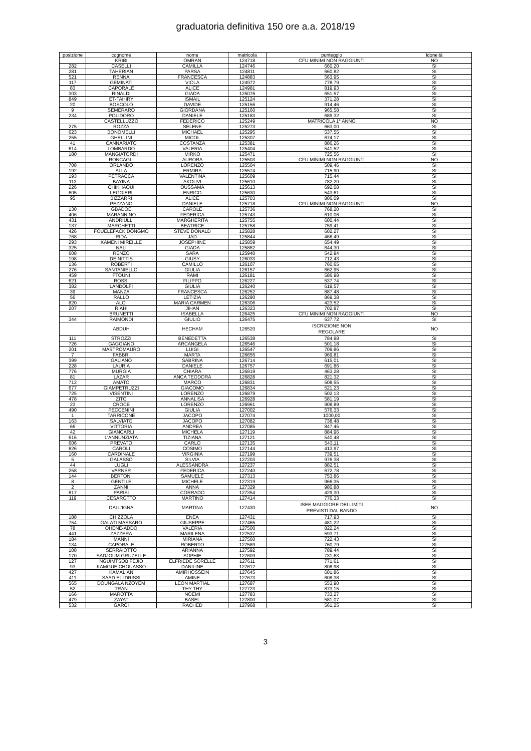graduatoria definitiva 150 ore a.a. 2018/19
| posizione | cognome | nome | matricola | punteggio | idoneità |
| --- | --- | --- | --- | --- | --- |
| | KRIBI | OMRAN | 124718 | CFU MINIMI NON RAGGIUNTI | NO |
| 282 | CASELLI | CAMILLA | 124746 | 660,20 | SI |
| 281 | TAHERIAN | PARSA | 124811 | 660,82 | SI |
| 521 | RENNA | FRANCESCA | 124883 | 563,95 | SI |
| 117 | GEMINATI | VIOLA | 124972 | 778,79 | SI |
| 83 | CAPORALE | ALICE | 124981 | 819,93 | SI |
| 303 | RINALDI | GIADA | 125076 | 651,57 | SI |
| 849 | ET-TAHIRY | ISMAIL | 125124 | 371,28 | SI |
| 20 | BOSCOLO | DAVIDE | 125156 | 914,46 | SI |
| 9 | SEMERARO | GIORDANA | 125160 | 965,58 | SI |
| 234 | POLIDORO | DANIELE | 125183 | 689,32 | SI |
| | CASTELLUZZO | FEDERICO | 125249 | MATRICOLA 1° ANNO | NO |
| 275 | ROZZA | SELENE | 125273 | 663,00 | SI |
| 623 | BONOMELLI | MICHAEL | 125295 | 537,55 | SI |
| 255 | GHELLINI | MICOL | 125307 | 674,17 | SI |
| 41 | CANNARIATO | COSTANZA | 125381 | 886,26 | SI |
| 614 | LOMBARDO | VALERIA | 125404 | 541,52 | SI |
| 180 | MANGIATORDI | MIRKO | 125471 | 725,56 | SI |
| | RONCAGLI | AURORA | 125503 | CFU MINIMI NON RAGGIUNTI | NO |
| 708 | ORLANDO | LORENZO | 125504 | 509,46 | SI |
| 192 | ALLA | ERMIRA | 125574 | 715,90 | SI |
| 193 | PETRACCA | VALENTINA | 125609 | 715,44 | SI |
| 113 | BAYINA | AKOUVI | 125610 | 782,20 | SI |
| 226 | CHIKHAOUI | OUSSAMA | 125613 | 692,08 | SI |
| 605 | LEGGIERI | ENRICO | 125630 | 543,61 | SI |
| 95 | BIZZARRI | ALICE | 125703 | 806,09 | SI |
| | PEZZANO | DANIELE | 125718 | CFU MINIMI NON RAGGIUNTI | NO |
| 130 | GBADOE | CAROLE | 125736 | 768,20 | SI |
| 406 | MARANNINO | FEDERICA | 125743 | 610,06 | SI |
| 431 | ANDRIULLI | MARGHERITA | 125755 | 600,44 | SI |
| 137 | MARCHETTI | BEATRICE | 125758 | 759,41 | SI |
| 426 | FOUELEFACK DONGMO | STEVE DONALD | 125828 | 602,27 | SI |
| 768 | RIDA | JAD | 125844 | 468,49 | SI |
| 293 | KAMENI MIREILLE | JOSEPHINE | 125859 | 654,49 | SI |
| 325 | NALI | GIADA | 125862 | 644,30 | SI |
| 608 | RENZO | SARA | 125940 | 542,94 | SI |
| 198 | DE NITTIS | GIUSY | 126033 | 712,43 | SI |
| 136 | ROBERTI | CAMILLO | 126107 | 760,65 | SI |
| 276 | SANTANIELLO | GIULIA | 126157 | 662,95 | SI |
| 459 | FTOUNI | RAMI | 126181 | 586,98 | SI |
| 621 | ROSSI | FILIPPO | 126227 | 537,74 | SI |
| 382 | LANDOLFI | GIULIA | 126240 | 619,57 | SI |
| 39 | MANZA | FRANCESCA | 126252 | 887,48 | SI |
| 56 | RALLO | LETIZIA | 126290 | 869,38 | SI |
| 820 | ALO' | MARIA CARMEN | 126306 | 423,52 | SI |
| 207 | RIAHI | JIHAN | 126323 | 702,97 | SI |
| | BRUNETTI | ISABELLA | 126425 | CFU MINIMI NON RAGGIUNTI | NO |
| 344 | RAIMONDI | GIULIO | 126475 | 637,72 | SI |
| | ABDUH | HECHAM | 126520 | ISCRIZIONE NON REGOLARE | NO |
| 111 | STROZZI | BENEDETTA | 126538 | 784,98 | SI |
| 726 | GAGGIANO | ARCANGELA | 126546 | 501,18 | SI |
| 201 | MASTROMAURO | LUIGI | 126547 | 709,86 | SI |
| 7 | FABBRI | MARTA | 126655 | 969,81 | SI |
| 399 | GALIANO | SABRINA | 126714 | 615,01 | SI |
| 228 | LAURIA | DANIELE | 126757 | 691,86 | SI |
| 776 | MURGIA | CHIARA | 126819 | 463,28 | SI |
| 81 | LAZAR | ANCA TEODORA | 126828 | 821,32 | SI |
| 712 | AMATO | MARCO | 126831 | 508,55 | SI |
| 677 | GIAMPETRUZZI | GIACOMO | 126834 | 521,23 | SI |
| 725 | VISENTINI | LORENZO | 126879 | 502,13 | SI |
| 478 | ZITO | ANNALISA | 126928 | 581,19 | SI |
| 23 | CROCE | LORENZO | 126961 | 908,89 | SI |
| 490 | PECCENINI | GIULIA | 127002 | 576,33 | SI |
| 1 | TARRICONE | JACOPO | 127074 | 1000,00 | SI |
| 163 | SALVIATO | JACOPO | 127082 | 738,48 | SI |
| 66 | VITTORIA | ANDREA | 127085 | 847,45 | SI |
| 42 | GIANCARLI | MICHELA | 127119 | 884,96 | SI |
| 616 | L'ANNUNZIATA | TIZIANA | 127121 | 540,48 | SI |
| 606 | PREVATO | CARLO | 127135 | 543,11 | SI |
| 826 | CAROLI | COSIMO | 127144 | 413,97 | SI |
| 160 | CARDINALE | VIRGINIA | 127199 | 739,51 | SI |
| 5 | GALASSO | SILVIA | 127203 | 976,38 | SI |
| 44 | LUGLI | ALESSANDRA | 127237 | 882,51 | SI |
| 258 | VARNER | FEDERICA | 127240 | 672,78 | SI |
| 144 | BERTONI | SAMUELE | 127313 | 753,86 | SI |
| 8 | GENTILE | MICHELE | 127319 | 966,35 | SI |
| 2 | ZANNI | ANNA | 127329 | 980,88 | SI |
| 817 | PARISI | CORRADO | 127354 | 429,30 | SI |
| 119 | CESAROTTO | MARTINO | 127414 | 776,33 | SI |
| | DALL'IGNA | MARTINA | 127430 | ISEE MAGGIORE DEI LIMITI PREVISTI DAL BANDO | NO |
| 188 | CHIZZOLA | ENEA | 127431 | 717,93 | SI |
| 754 | GALATI MASSARO | GIUSEPPE | 127465 | 481,22 | SI |
| 78 | OHENE-ADDO | VALERIA | 127500 | 822,24 | SI |
| 441 | ZAZZERA | MARILENA | 127537 | 593,71 | SI |
| 184 | MANNI | MIRIANA | 127560 | 722,43 | SI |
| 134 | CAPORALE | ROBERTO | 127589 | 760,79 | SI |
| 108 | SERRAIOTTO | ARIANNA | 127592 | 789,44 | SI |
| 170 | SADJOUM GRUZELLE | SOPHIE | 127609 | 731,63 | SI |
| 127 | NGUIMTSOB FEJIO | ELFRIEDE SORELLE | 127611 | 771,61 | SI |
| 93 | KAMGUE CHOUASSO | DANILINE | 127612 | 808,98 | SI |
| 427 | KAMALIAN | AMIRHOSSEIN | 127645 | 601,86 | SI |
| 411 | SAAD EL IDRISSI | AMINE | 127673 | 608,38 | SI |
| 565 | DOUNGALA NZOYEM | LEON MARTIAL | 127687 | 553,90 | SI |
| 52 | TRAN | THY THY | 127723 | 873,15 | SI |
| 166 | MAROTTA | NOEMI | 127783 | 733,27 | SI |
| 479 | ZAYAT | BASEL | 127800 | 581,07 | SI |
| 532 | GARCI | RACHED | 127968 | 561,25 | SI |
3